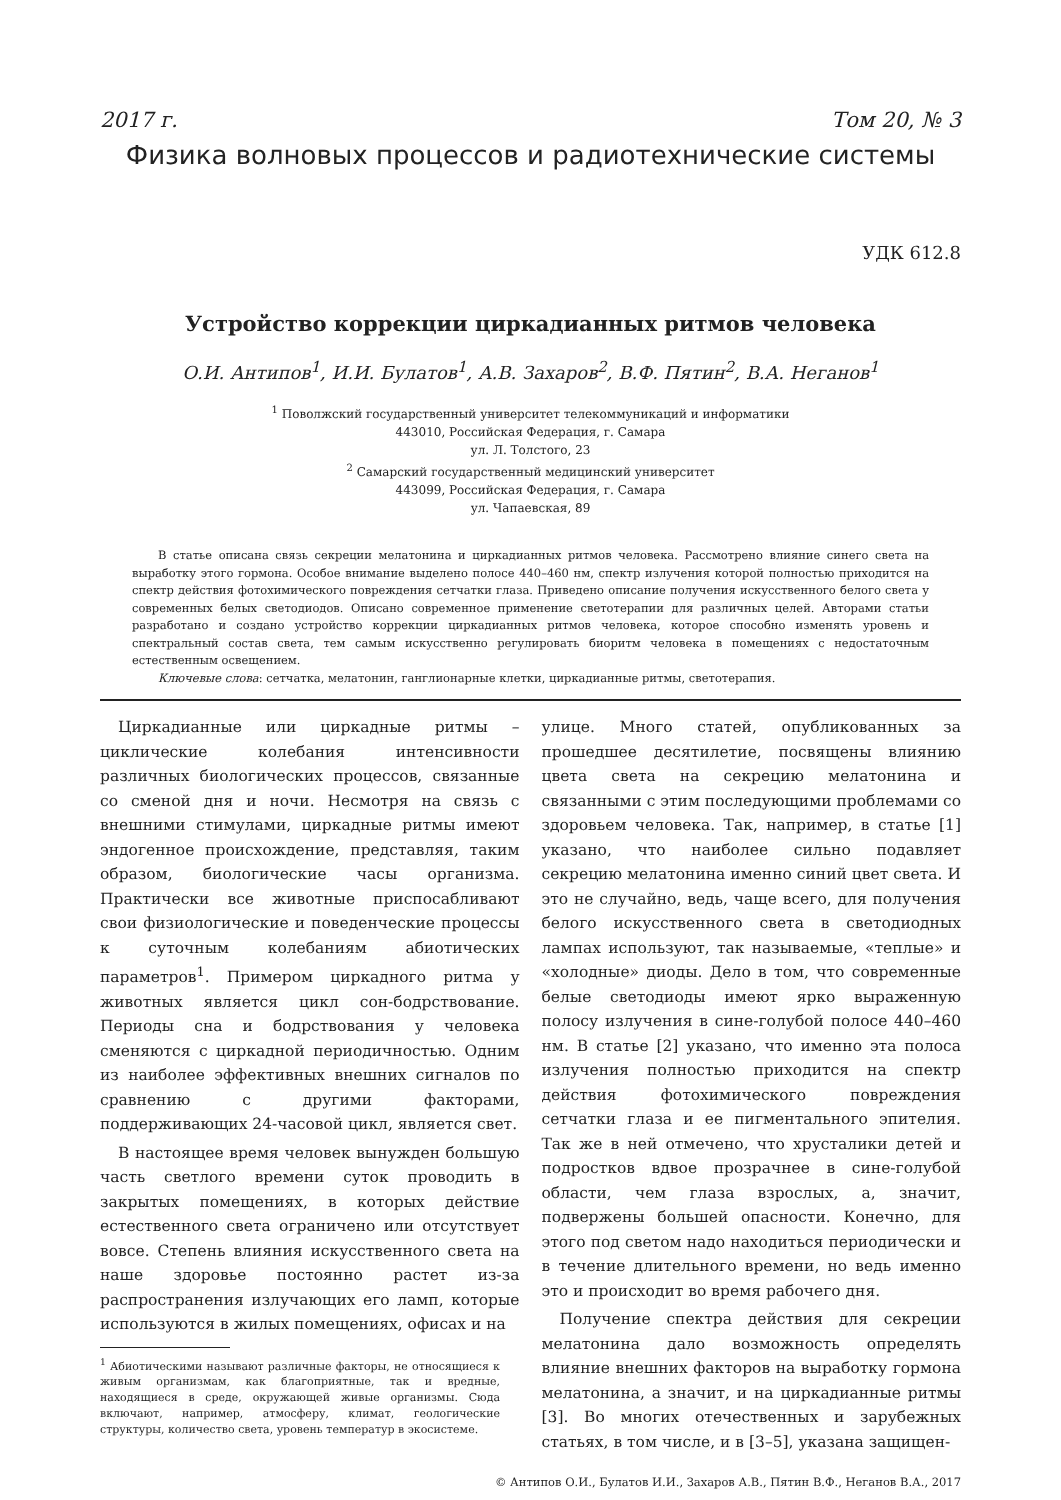2017 г. Том 20, № 3
Физика волновых процессов и радиотехнические системы
УДК 612.8
Устройство коррекции циркадианных ритмов человека
О.И. Антипов<sup>1</sup>, И.И. Булатов<sup>1</sup>, А.В. Захаров<sup>2</sup>, В.Ф. Пятин<sup>2</sup>, В.А. Неганов<sup>1</sup>
<sup>1</sup> Поволжский государственный университет телекоммуникаций и информатики
443010, Российская Федерация, г. Самара
ул. Л. Толстого, 23
<sup>2</sup> Самарский государственный медицинский университет
443099, Российская Федерация, г. Самара
ул. Чапаевская, 89
В статье описана связь секреции мелатонина и циркадианных ритмов человека. Рассмотрено влияние синего света на выработку этого гормона. Особое внимание выделено полосе 440–460 нм, спектр излучения которой полностью приходится на спектр действия фотохимического повреждения сетчатки глаза. Приведено описание получения искусственного белого света у современных белых светодиодов. Описано современное применение светотерапии для различных целей. Авторами статьи разработано и создано устройство коррекции циркадианных ритмов человека, которое способно изменять уровень и спектральный состав света, тем самым искусственно регулировать биоритм человека в помещениях с недостаточным естественным освещением.
Ключевые слова: сетчатка, мелатонин, ганглионарные клетки, циркадианные ритмы, светотерапия.
Циркадианные или циркадные ритмы – циклические колебания интенсивности различных биологических процессов, связанные со сменой дня и ночи. Несмотря на связь с внешними стимулами, циркадные ритмы имеют эндогенное происхождение, представляя, таким образом, биологические часы организма. Практически все животные приспосабливают свои физиологические и поведенческие процессы к суточным колебаниям абиотических параметров<sup>1</sup>. Примером циркадного ритма у животных является цикл сон-бодрствование. Периоды сна и бодрствования у человека сменяются с циркадной периодичностью. Одним из наиболее эффективных внешних сигналов по сравнению с другими факторами, поддерживающих 24-часовой цикл, является свет.
В настоящее время человек вынужден большую часть светлого времени суток проводить в закрытых помещениях, в которых действие естественного света ограничено или отсутствует вовсе. Степень влияния искусственного света на наше здоровье постоянно растет из-за распространения излучающих его ламп, которые используются в жилых помещениях, офисах и на
<sup>1</sup> Абиотическими называют различные факторы, не относящиеся к живым организмам, как благоприятные, так и вредные, находящиеся в среде, окружающей живые организмы. Сюда включают, например, атмосферу, климат, геологические структуры, количество света, уровень температур в экосистеме.
улице. Много статей, опубликованных за прошедшее десятилетие, посвящены влиянию цвета света на секрецию мелатонина и связанными с этим последующими проблемами со здоровьем человека. Так, например, в статье [1] указано, что наиболее сильно подавляет секрецию мелатонина именно синий цвет света. И это не случайно, ведь, чаще всего, для получения белого искусственного света в светодиодных лампах используют, так называемые, «теплые» и «холодные» диоды. Дело в том, что современные белые светодиоды имеют ярко выраженную полосу излучения в сине-голубой полосе 440–460 нм. В статье [2] указано, что именно эта полоса излучения полностью приходится на спектр действия фотохимического повреждения сетчатки глаза и ее пигментального эпителия. Так же в ней отмечено, что хрусталики детей и подростков вдвое прозрачнее в сине-голубой области, чем глаза взрослых, а, значит, подвержены большей опасности. Конечно, для этого под светом надо находиться периодически и в течение длительного времени, но ведь именно это и происходит во время рабочего дня.
Получение спектра действия для секреции мелатонина дало возможность определять влияние внешних факторов на выработку гормона мелатонина, а значит, и на циркадианные ритмы [3]. Во многих отечественных и зарубежных статьях, в том числе, и в [3–5], указана защищен-
© Антипов О.И., Булатов И.И., Захаров А.В., Пятин В.Ф., Неганов В.А., 2017